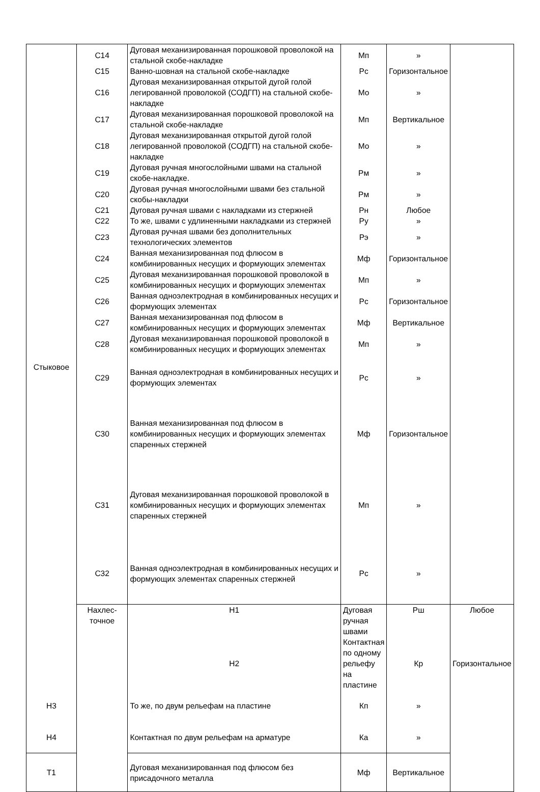| Стыковое | С14 | Дуговая механизированная порошковой проволокой на стальной скобе-накладке | Мп | » | |
| | С15 | Ванно-шовная на стальной скобе-накладке | Рс | Горизонтальное | |
| | С16 | Дуговая механизированная открытой дугой голой легированной проволокой (СОДГП) на стальной скобе-накладке | Мо | » | |
| | С17 | Дуговая механизированная порошковой проволокой на стальной скобе-накладке | Мп | Вертикальное | |
| | С18 | Дуговая механизированная открытой дугой голой легированной проволокой (СОДГП) на стальной скобе-накладке | Мо | » | |
| | С19 | Дуговая ручная многослойными швами на стальной скобе-накладке. | Рм | » | |
| | С20 | Дуговая ручная многослойными швами без стальной скобы-накладки | Рм | » | |
| | С21 | Дуговая ручная швами с накладками из стержней | Рн | Любое | |
| | С22 | То же, швами с удлиненными накладками из стержней | Ру | » | |
| | С23 | Дуговая ручная швами без дополнительных технологических элементов | Рэ | » | |
| | С24 | Ванная механизированная под флюсом в комбинированных несущих и формующих элементах | Мф | Горизонтальное | |
| | С25 | Дуговая механизированная порошковой проволокой в комбинированных несущих и формующих элементах | Мп | » | |
| | С26 | Ванная одноэлектродная в комбинированных несущих и формующих элементах | Рс | Горизонтальное | |
| | С27 | Ванная механизированная под флюсом в комбинированных несущих и формующих элементах | Мф | Вертикальное | |
| | С28 | Дуговая механизированная порошковой проволокой в комбинированных несущих и формующих элементах | Мп | » | |
| | С29 | Ванная одноэлектродная в комбинированных несущих и формующих элементах | Рс | » | |
| | С30 | Ванная механизированная под флюсом в комбинированных несущих и формующих элементах спаренных стержней | Мф | Горизонтальное | |
| | С31 | Дуговая механизированная порошковой проволокой в комбинированных несущих и формующих элементах спаренных стержней | Мп | » | |
| | С32 | Ванная одноэлектродная в комбинированных несущих и формующих элементах спаренных стержней | Рс | » | |
| | Нахлес- точное | Н1 | Дуговая ручная швами | Рш | Любое |
| | | Н2 | Контактная по одному рельефу на пластине | Кр | Горизонтальное |
| Н3 | | То же, по двум рельефам на пластине | Кп | » | |
| Н4 | | Контактная по двум рельефам на арматуре | Ка | » | |
| Т1 | | Дуговая механизированная под флюсом без присадочного металла | Мф | Вертикальное | |